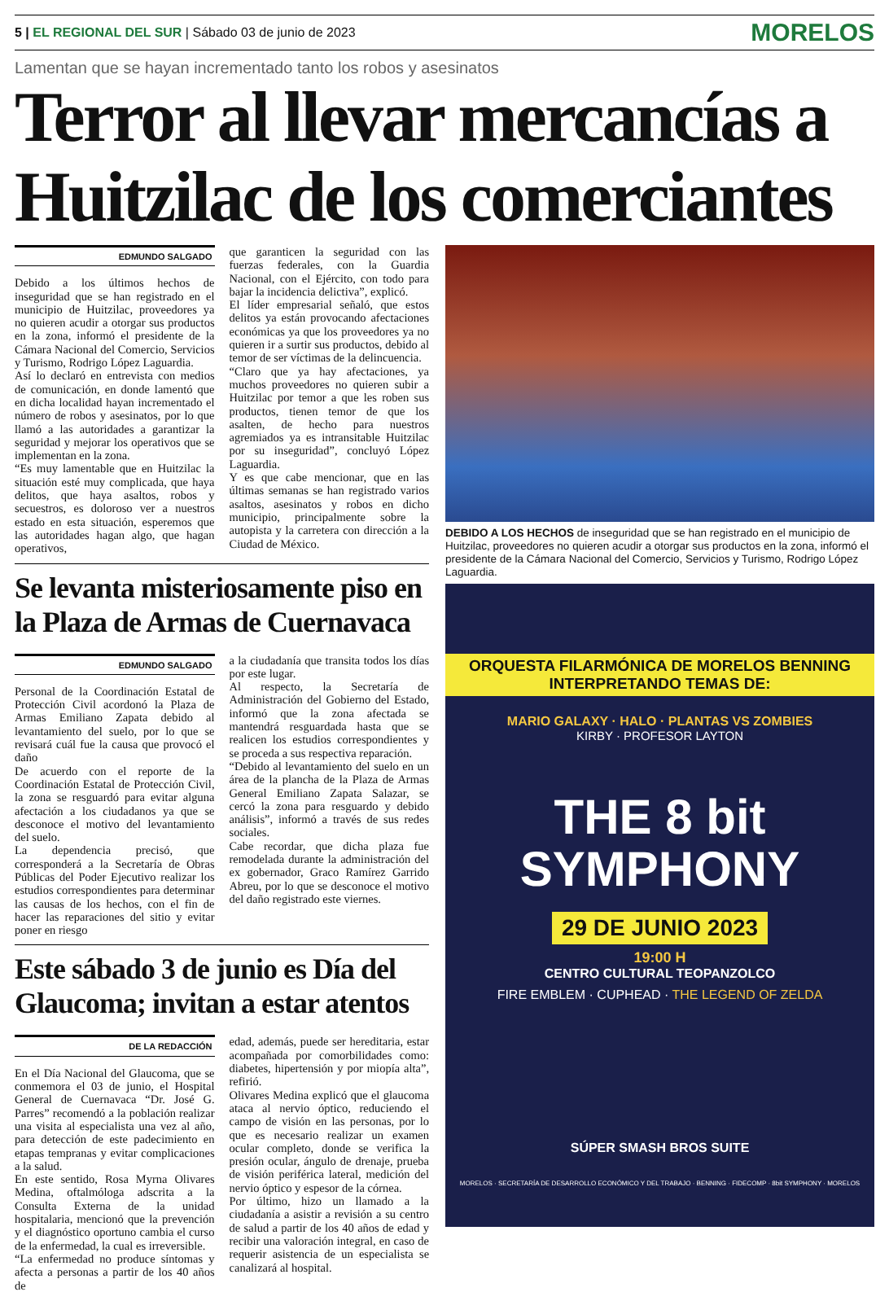5 | EL REGIONAL DEL SUR | Sábado 03 de junio de 2023 MORELOS
Lamentan que se hayan incrementado tanto los robos y asesinatos
Terror al llevar mercancías a Huitzilac de los comerciantes
EDMUNDO SALGADO
Debido a los últimos hechos de inseguridad que se han registrado en el municipio de Huitzilac, proveedores ya no quieren acudir a otorgar sus productos en la zona, informó el presidente de la Cámara Nacional del Comercio, Servicios y Turismo, Rodrigo López Laguardia.
Así lo declaró en entrevista con medios de comunicación, en donde lamentó que en dicha localidad hayan incrementado el número de robos y asesinatos, por lo que llamó a las autoridades a garantizar la seguridad y mejorar los operativos que se implementan en la zona.
“Es muy lamentable que en Huitzilac la situación esté muy complicada, que haya delitos, que haya asaltos, robos y secuestros, es doloroso ver a nuestros estado en esta situación, esperemos que las autoridades hagan algo, que hagan operativos,
que garanticen la seguridad con las fuerzas federales, con la Guardia Nacional, con el Ejército, con todo para bajar la incidencia delictiva”, explicó.
El líder empresarial señaló, que estos delitos ya están provocando afectaciones económicas ya que los proveedores ya no quieren ir a surtir sus productos, debido al temor de ser víctimas de la delincuencia.
“Claro que ya hay afectaciones, ya muchos proveedores no quieren subir a Huitzilac por temor a que les roben sus productos, tienen temor de que los asalten, de hecho para nuestros agremiados ya es intransitable Huitzilac por su inseguridad”, concluyó López Laguardia.
Y es que cabe mencionar, que en las últimas semanas se han registrado varios asaltos, asesinatos y robos en dicho municipio, principalmente sobre la autopista y la carretera con dirección a la Ciudad de México.
Se levanta misteriosamente piso en la Plaza de Armas de Cuernavaca
EDMUNDO SALGADO
Personal de la Coordinación Estatal de Protección Civil acordonó la Plaza de Armas Emiliano Zapata debido al levantamiento del suelo, por lo que se revisará cuál fue la causa que provocó el daño
De acuerdo con el reporte de la Coordinación Estatal de Protección Civil, la zona se resguardó para evitar alguna afectación a los ciudadanos ya que se desconoce el motivo del levantamiento del suelo.
La dependencia precisó, que corresponderá a la Secretaría de Obras Públicas del Poder Ejecutivo realizar los estudios correspondientes para determinar las causas de los hechos, con el fin de hacer las reparaciones del sitio y evitar poner en riesgo
a la ciudadanía que transita todos los días por este lugar.
Al respecto, la Secretaría de Administración del Gobierno del Estado, informó que la zona afectada se mantendrá resguardada hasta que se realicen los estudios correspondientes y se proceda a sus respectiva reparación.
“Debido al levantamiento del suelo en un área de la plancha de la Plaza de Armas General Emiliano Zapata Salazar, se cercó la zona para resguardo y debido análisis”, informó a través de sus redes sociales.
Cabe recordar, que dicha plaza fue remodelada durante la administración del ex gobernador, Graco Ramírez Garrido Abreu, por lo que se desconoce el motivo del daño registrado este viernes.
Este sábado 3 de junio es Día del Glaucoma; invitan a estar atentos
DE LA REDACCIÓN
En el Día Nacional del Glaucoma, que se conmemora el 03 de junio, el Hospital General de Cuernavaca “Dr. José G. Parres” recomendó a la población realizar una visita al especialista una vez al año, para detección de este padecimiento en etapas tempranas y evitar complicaciones a la salud.
En este sentido, Rosa Myrna Olivares Medina, oftalmóloga adscrita a la Consulta Externa de la unidad hospitalaria, mencionó que la prevención y el diagnóstico oportuno cambia el curso de la enfermedad, la cual es irreversible.
“La enfermedad no produce síntomas y afecta a personas a partir de los 40 años de
edad, además, puede ser hereditaria, estar acompañada por comorbilidades como: diabetes, hipertensión y por miopía alta”, refirió.
Olivares Medina explicó que el glaucoma ataca al nervio óptico, reduciendo el campo de visión en las personas, por lo que es necesario realizar un examen ocular completo, donde se verifica la presión ocular, ángulo de drenaje, prueba de visión periférica lateral, medición del nervio óptico y espesor de la córnea.
Por último, hizo un llamado a la ciudadanía a asistir a revisión a su centro de salud a partir de los 40 años de edad y recibir una valoración integral, en caso de requerir asistencia de un especialista se canalizará al hospital.
DEBIDO A LOS HECHOS de inseguridad que se han registrado en el municipio de Huitzilac, proveedores no quieren acudir a otorgar sus productos en la zona, informó el presidente de la Cámara Nacional del Comercio, Servicios y Turismo, Rodrigo López Laguardia.
ORQUESTA FILARMÓNICA DE MORELOS BENNING
INTERPRETANDO TEMAS DE:
MARIO GALAXY · HALO · PLANTAS VS ZOMBIES
KIRBY · PROFESOR LAYTON
THE 8 bit
SYMPHONY
29 DE JUNIO 2023
19:00 H
CENTRO CULTURAL TEOPANZOLCO
FIRE EMBLEM · CUPHEAD · THE LEGEND OF ZELDA
SÚPER SMASH BROS SUITE
MORELOS · SECRETARÍA DE DESARROLLO ECONÓMICO Y DEL TRABAJO · BENNING · FIDECOMP · 8bit SYMPHONY · MORELOS